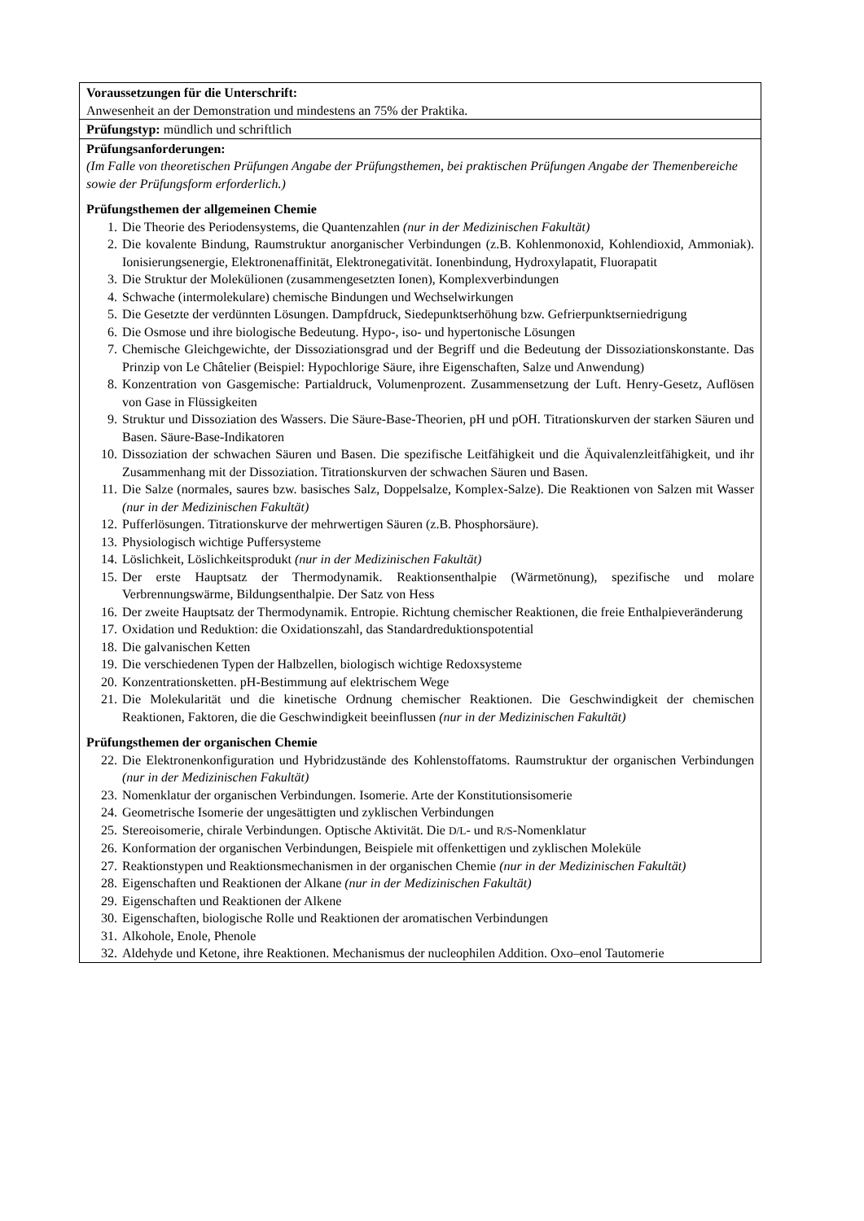| Voraussetzungen für die Unterschrift: Anwesenheit an der Demonstration und mindestens an 75% der Praktika. |
| Prüfungstyp: mündlich und schriftlich |
| Prüfungsanforderungen: (Im Falle von theoretischen Prüfungen Angabe der Prüfungsthemen, bei praktischen Prüfungen Angabe der Themenbereiche sowie der Prüfungsform erforderlich.) Prüfungsthemen der allgemeinen Chemie 1. Die Theorie des Periodensystems, die Quantenzahlen (nur in der Medizinischen Fakultät) 2. Die kovalente Bindung, Raumstruktur anorganischer Verbindungen (z.B. Kohlenmonoxid, Kohlendioxid, Ammoniak). Ionisierungsenergie, Elektronenaffinität, Elektronegativität. Ionenbindung, Hydroxylapatit, Fluorapatit 3. Die Struktur der Molekülionen (zusammengesetzten Ionen), Komplexverbindungen 4. Schwache (intermolekulare) chemische Bindungen und Wechselwirkungen 5. Die Gesetzte der verdünnten Lösungen. Dampfdruck, Siedepunktserhöhung bzw. Gefrierpunktserniedrigung 6. Die Osmose und ihre biologische Bedeutung. Hypo-, iso- und hypertonische Lösungen 7. Chemische Gleichgewichte, der Dissoziationsgrad und der Begriff und die Bedeutung der Dissoziationskonstante. Das Prinzip von Le Châtelier (Beispiel: Hypochlorige Säure, ihre Eigenschaften, Salze und Anwendung) 8. Konzentration von Gasgemische: Partialdruck, Volumenprozent. Zusammensetzung der Luft. Henry-Gesetz, Auflösen von Gase in Flüssigkeiten 9. Struktur und Dissoziation des Wassers. Die Säure-Base-Theorien, pH und pOH. Titrationskurven der starken Säuren und Basen. Säure-Base-Indikatoren 10. Dissoziation der schwachen Säuren und Basen. Die spezifische Leitfähigkeit und die Äquivalenzleitfähigkeit, und ihr Zusammenhang mit der Dissoziation. Titrationskurven der schwachen Säuren und Basen. 11. Die Salze (normales, saures bzw. basisches Salz, Doppelsalze, Komplex-Salze). Die Reaktionen von Salzen mit Wasser (nur in der Medizinischen Fakultät) 12. Pufferlösungen. Titrationskurve der mehrwertigen Säuren (z.B. Phosphorsäure). 13. Physiologisch wichtige Puffersysteme 14. Löslichkeit, Löslichkeitsprodukt (nur in der Medizinischen Fakultät) 15. Der erste Hauptsatz der Thermodynamik. Reaktionsenthalpie (Wärmetönung), spezifische und molare Verbrennungswärme, Bildungsenthalpie. Der Satz von Hess 16. Der zweite Hauptsatz der Thermodynamik. Entropie. Richtung chemischer Reaktionen, die freie Enthalpieveränderung 17. Oxidation und Reduktion: die Oxidationszahl, das Standardreduktionspotential 18. Die galvanischen Ketten 19. Die verschiedenen Typen der Halbzellen, biologisch wichtige Redoxsysteme 20. Konzentrationsketten. pH-Bestimmung auf elektrischem Wege 21. Die Molekularität und die kinetische Ordnung chemischer Reaktionen. Die Geschwindigkeit der chemischen Reaktionen, Faktoren, die die Geschwindigkeit beeinflussen (nur in der Medizinischen Fakultät) Prüfungsthemen der organischen Chemie 22. Die Elektronenkonfiguration und Hybridzustände des Kohlenstoffatoms. Raumstruktur der organischen Verbindungen (nur in der Medizinischen Fakultät) 23. Nomenklatur der organischen Verbindungen. Isomerie. Arte der Konstitutionsisomerie 24. Geometrische Isomerie der ungesättigten und zyklischen Verbindungen 25. Stereoisomerie, chirale Verbindungen. Optische Aktivität. Die D/L - und R/S -Nomenklatur 26. Konformation der organischen Verbindungen, Beispiele mit offenkettigen und zyklischen Moleküle 27. Reaktionstypen und Reaktionsmechanismen in der organischen Chemie (nur in der Medizinischen Fakultät) 28. Eigenschaften und Reaktionen der Alkane (nur in der Medizinischen Fakultät) 29. Eigenschaften und Reaktionen der Alkene 30. Eigenschaften, biologische Rolle und Reaktionen der aromatischen Verbindungen 31. Alkohole, Enole, Phenole 32. Aldehyde und Ketone, ihre Reaktionen. Mechanismus der nucleophilen Addition. Oxo–enol Tautomerie |